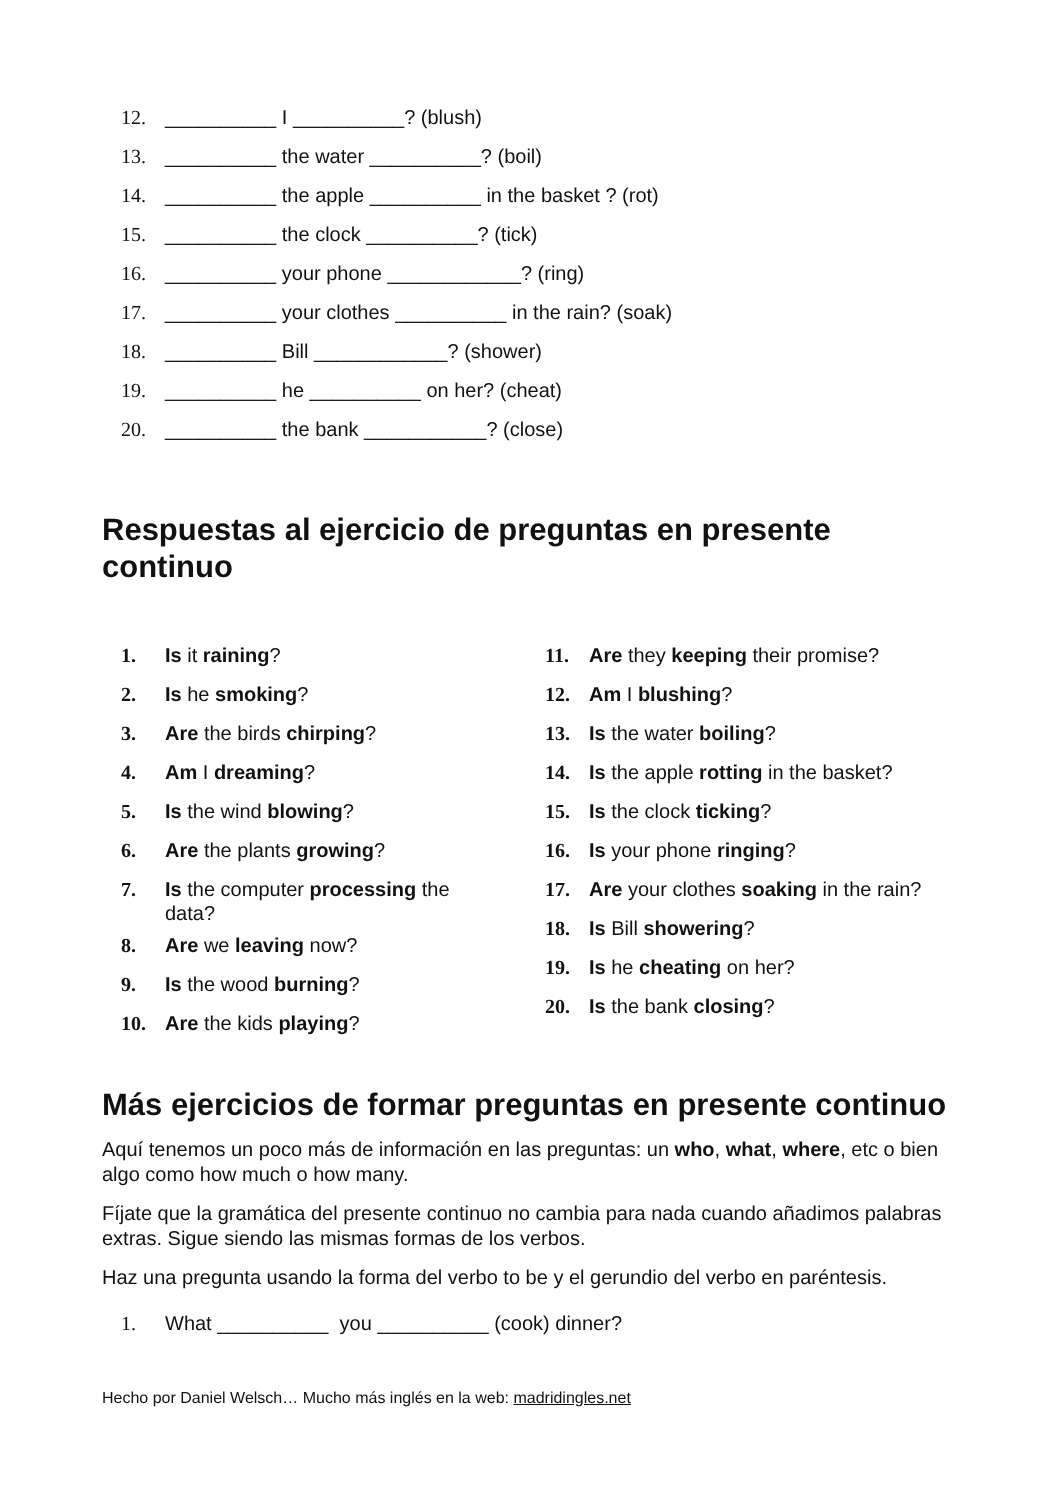12. __________ I __________? (blush)
13. __________ the water __________? (boil)
14. __________ the apple __________ in the basket ? (rot)
15. __________ the clock __________? (tick)
16. __________ your phone ____________? (ring)
17. __________ your clothes __________ in the rain? (soak)
18. __________ Bill ____________? (shower)
19. __________ he __________ on her? (cheat)
20. __________ the bank ___________? (close)
Respuestas al ejercicio de preguntas en presente continuo
1. Is it raining?
2. Is he smoking?
3. Are the birds chirping?
4. Am I dreaming?
5. Is the wind blowing?
6. Are the plants growing?
7. Is the computer processing the data?
8. Are we leaving now?
9. Is the wood burning?
10. Are the kids playing?
11. Are they keeping their promise?
12. Am I blushing?
13. Is the water boiling?
14. Is the apple rotting in the basket?
15. Is the clock ticking?
16. Is your phone ringing?
17. Are your clothes soaking in the rain?
18. Is Bill showering?
19. Is he cheating on her?
20. Is the bank closing?
Más ejercicios de formar preguntas en presente continuo
Aquí tenemos un poco más de información en las preguntas: un who, what, where, etc o bien algo como how much o how many.
Fíjate que la gramática del presente continuo no cambia para nada cuando añadimos palabras extras. Sigue siendo las mismas formas de los verbos.
Haz una pregunta usando la forma del verbo to be y el gerundio del verbo en paréntesis.
1. What __________ you __________ (cook) dinner?
Hecho por Daniel Welsch… Mucho más inglés en la web: madridingles.net